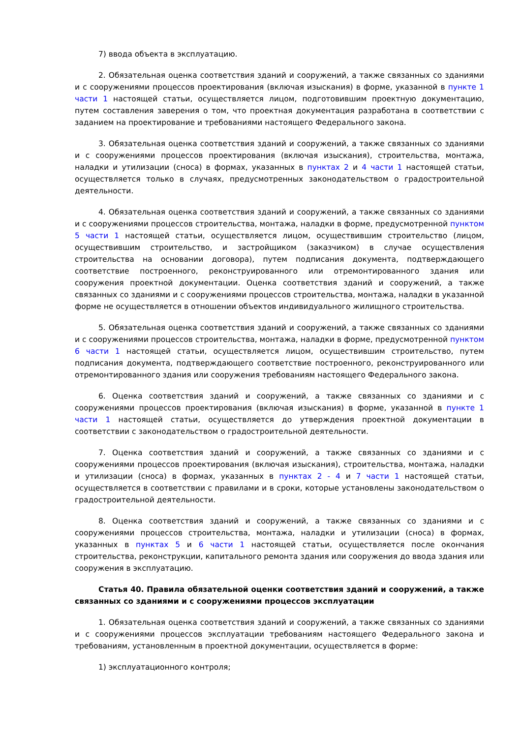7) ввода объекта в эксплуатацию.
2. Обязательная оценка соответствия зданий и сооружений, а также связанных со зданиями и с сооружениями процессов проектирования (включая изыскания) в форме, указанной в пункте 1 части 1 настоящей статьи, осуществляется лицом, подготовившим проектную документацию, путем составления заверения о том, что проектная документация разработана в соответствии с заданием на проектирование и требованиями настоящего Федерального закона.
3. Обязательная оценка соответствия зданий и сооружений, а также связанных со зданиями и с сооружениями процессов проектирования (включая изыскания), строительства, монтажа, наладки и утилизации (сноса) в формах, указанных в пунктах 2 и 4 части 1 настоящей статьи, осуществляется только в случаях, предусмотренных законодательством о градостроительной деятельности.
4. Обязательная оценка соответствия зданий и сооружений, а также связанных со зданиями и с сооружениями процессов строительства, монтажа, наладки в форме, предусмотренной пунктом 5 части 1 настоящей статьи, осуществляется лицом, осуществившим строительство (лицом, осуществившим строительство, и застройщиком (заказчиком) в случае осуществления строительства на основании договора), путем подписания документа, подтверждающего соответствие построенного, реконструированного или отремонтированного здания или сооружения проектной документации. Оценка соответствия зданий и сооружений, а также связанных со зданиями и с сооружениями процессов строительства, монтажа, наладки в указанной форме не осуществляется в отношении объектов индивидуального жилищного строительства.
5. Обязательная оценка соответствия зданий и сооружений, а также связанных со зданиями и с сооружениями процессов строительства, монтажа, наладки в форме, предусмотренной пунктом 6 части 1 настоящей статьи, осуществляется лицом, осуществившим строительство, путем подписания документа, подтверждающего соответствие построенного, реконструированного или отремонтированного здания или сооружения требованиям настоящего Федерального закона.
6. Оценка соответствия зданий и сооружений, а также связанных со зданиями и с сооружениями процессов проектирования (включая изыскания) в форме, указанной в пункте 1 части 1 настоящей статьи, осуществляется до утверждения проектной документации в соответствии с законодательством о градостроительной деятельности.
7. Оценка соответствия зданий и сооружений, а также связанных со зданиями и с сооружениями процессов проектирования (включая изыскания), строительства, монтажа, наладки и утилизации (сноса) в формах, указанных в пунктах 2 - 4 и 7 части 1 настоящей статьи, осуществляется в соответствии с правилами и в сроки, которые установлены законодательством о градостроительной деятельности.
8. Оценка соответствия зданий и сооружений, а также связанных со зданиями и с сооружениями процессов строительства, монтажа, наладки и утилизации (сноса) в формах, указанных в пунктах 5 и 6 части 1 настоящей статьи, осуществляется после окончания строительства, реконструкции, капитального ремонта здания или сооружения до ввода здания или сооружения в эксплуатацию.
Статья 40. Правила обязательной оценки соответствия зданий и сооружений, а также связанных со зданиями и с сооружениями процессов эксплуатации
1. Обязательная оценка соответствия зданий и сооружений, а также связанных со зданиями и с сооружениями процессов эксплуатации требованиям настоящего Федерального закона и требованиям, установленным в проектной документации, осуществляется в форме:
1) эксплуатационного контроля;